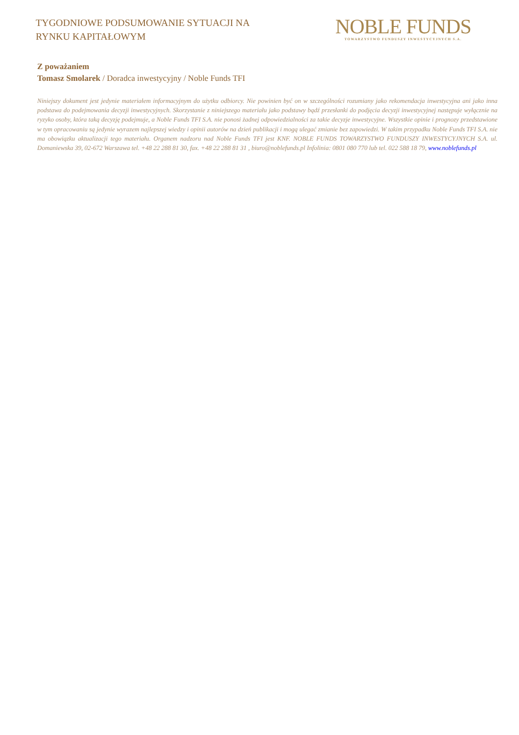TYGODNIOWE PODSUMOWANIE SYTUACJI NA
RYNKU KAPITAŁOWYM
NOBLE FUNDS
TOWARZYSTWO FUNDUSZY INWESTYCYJNYCH S.A.
Z poważaniem
Tomasz Smolarek / Doradca inwestycyjny / Noble Funds TFI
Niniejszy dokument jest jedynie materiałem informacyjnym do użytku odbiorcy. Nie powinien być on w szczególności rozumiany jako rekomendacja inwestycyjna ani jako inna podstawa do podejmowania decyzji inwestycyjnych. Skorzystanie z niniejszego materiału jako podstawy bądź przesłanki do podjęcia decyzji inwestycyjnej następuje wyłącznie na ryzyko osoby, która taką decyzję podejmuje, a Noble Funds TFI S.A. nie ponosi żadnej odpowiedzialności za takie decyzje inwestycyjne. Wszystkie opinie i prognozy przedstawione w tym opracowaniu są jedynie wyrazem najlepszej wiedzy i opinii autorów na dzień publikacji i mogą ulegać zmianie bez zapowiedzi. W takim przypadku Noble Funds TFI S.A. nie ma obowiązku aktualizacji tego materiału. Organem nadzoru nad Noble Funds TFI jest KNF. NOBLE FUNDS TOWARZYSTWO FUNDUSZY INWESTYCYJNYCH S.A. ul. Domaniewska 39, 02-672 Warszawa tel. +48 22 288 81 30, fax. +48 22 288 81 31 , biuro@noblefunds.pl Infolinia: 0801 080 770 lub tel. 022 588 18 79, www.noblefunds.pl